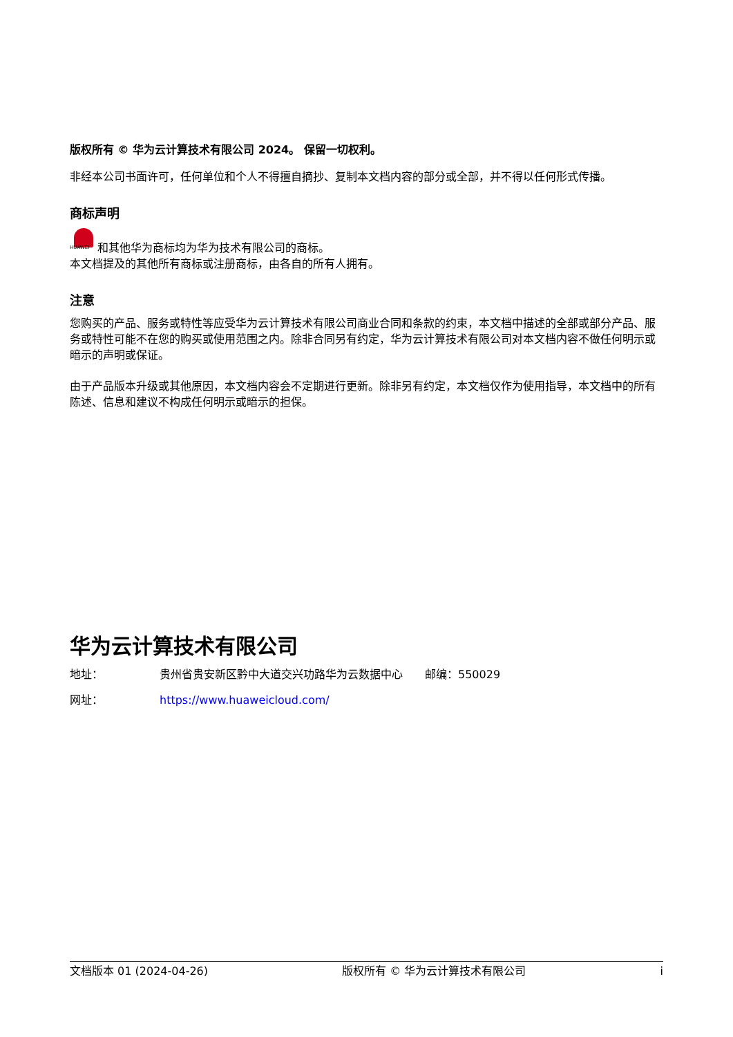版权所有 © 华为云计算技术有限公司 2024。 保留一切权利。
非经本公司书面许可，任何单位和个人不得擅自摘抄、复制本文档内容的部分或全部，并不得以任何形式传播。
商标声明
HUAWEI 和其他华为商标均为华为技术有限公司的商标。
本文档提及的其他所有商标或注册商标，由各自的所有人拥有。
注意
您购买的产品、服务或特性等应受华为云计算技术有限公司商业合同和条款的约束，本文档中描述的全部或部分产品、服务或特性可能不在您的购买或使用范围之内。除非合同另有约定，华为云计算技术有限公司对本文档内容不做任何明示或暗示的声明或保证。
由于产品版本升级或其他原因，本文档内容会不定期进行更新。除非另有约定，本文档仅作为使用指导，本文档中的所有陈述、信息和建议不构成任何明示或暗示的担保。
华为云计算技术有限公司
地址： 贵州省贵安新区黔中大道交兴功路华为云数据中心　　邮编：550029
网址： https://www.huaweicloud.com/
文档版本 01 (2024-04-26) 版权所有 © 华为云计算技术有限公司 i